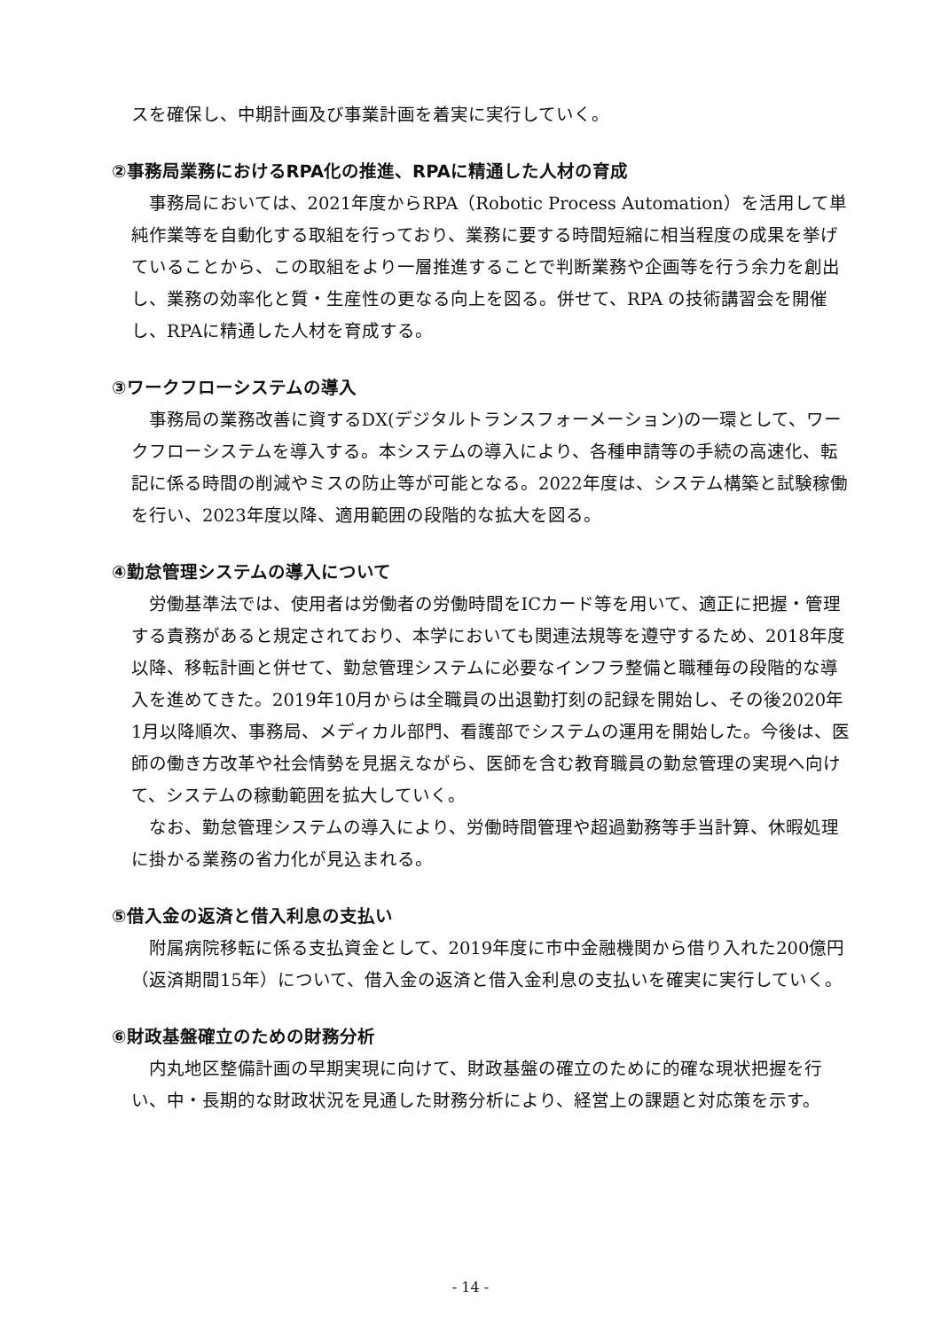スを確保し、中期計画及び事業計画を着実に実行していく。
②事務局業務におけるRPA化の推進、RPAに精通した人材の育成
事務局においては、2021年度からRPA（Robotic Process Automation）を活用して単純作業等を自動化する取組を行っており、業務に要する時間短縮に相当程度の成果を挙げていることから、この取組をより一層推進することで判断業務や企画等を行う余力を創出し、業務の効率化と質・生産性の更なる向上を図る。併せて、RPA の技術講習会を開催し、RPAに精通した人材を育成する。
③ワークフローシステムの導入
事務局の業務改善に資するDX(デジタルトランスフォーメーション)の一環として、ワークフローシステムを導入する。本システムの導入により、各種申請等の手続の高速化、転記に係る時間の削減やミスの防止等が可能となる。2022年度は、システム構築と試験稼働を行い、2023年度以降、適用範囲の段階的な拡大を図る。
④勤怠管理システムの導入について
労働基準法では、使用者は労働者の労働時間をICカード等を用いて、適正に把握・管理する責務があると規定されており、本学においても関連法規等を遵守するため、2018年度以降、移転計画と併せて、勤怠管理システムに必要なインフラ整備と職種毎の段階的な導入を進めてきた。2019年10月からは全職員の出退勤打刻の記録を開始し、その後2020年1月以降順次、事務局、メディカル部門、看護部でシステムの運用を開始した。今後は、医師の働き方改革や社会情勢を見据えながら、医師を含む教育職員の勤怠管理の実現へ向けて、システムの稼動範囲を拡大していく。
なお、勤怠管理システムの導入により、労働時間管理や超過勤務等手当計算、休暇処理に掛かる業務の省力化が見込まれる。
⑤借入金の返済と借入利息の支払い
附属病院移転に係る支払資金として、2019年度に市中金融機関から借り入れた200億円（返済期間15年）について、借入金の返済と借入金利息の支払いを確実に実行していく。
⑥財政基盤確立のための財務分析
内丸地区整備計画の早期実現に向けて、財政基盤の確立のために的確な現状把握を行い、中・長期的な財政状況を見通した財務分析により、経営上の課題と対応策を示す。
- 14 -